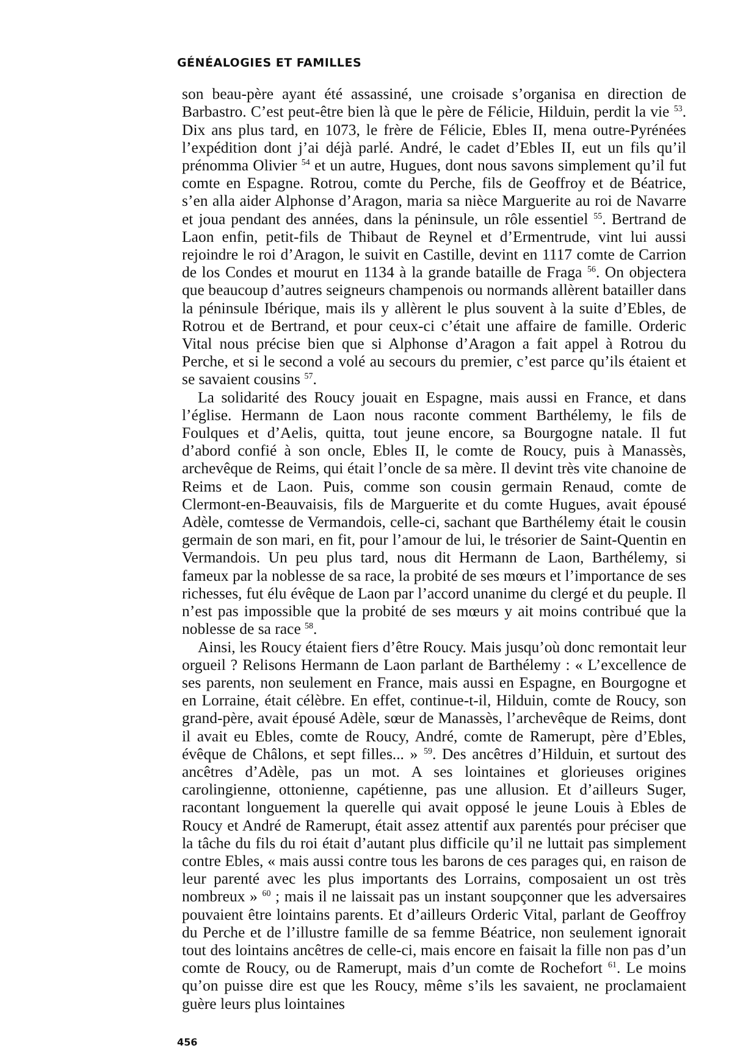GÉNÉALOGIES ET FAMILLES
son beau-père ayant été assassiné, une croisade s’organisa en direction de Barbastro. C’est peut-être bien là que le père de Félicie, Hilduin, perdit la vie <sup>53</sup>. Dix ans plus tard, en 1073, le frère de Félicie, Ebles II, mena outre-Pyrénées l’expédition dont j’ai déjà parlé. André, le cadet d’Ebles II, eut un fils qu’il prénomma Olivier <sup>54</sup> et un autre, Hugues, dont nous savons simplement qu’il fut comte en Espagne. Rotrou, comte du Perche, fils de Geoffroy et de Béatrice, s’en alla aider Alphonse d’Aragon, maria sa nièce Marguerite au roi de Navarre et joua pendant des années, dans la péninsule, un rôle essentiel <sup>55</sup>. Bertrand de Laon enfin, petit-fils de Thibaut de Reynel et d’Ermentrude, vint lui aussi rejoindre le roi d’Aragon, le suivit en Castille, devint en 1117 comte de Carrion de los Condes et mourut en 1134 à la grande bataille de Fraga <sup>56</sup>. On objectera que beaucoup d’autres seigneurs champenois ou normands allèrent batailler dans la péninsule Ibérique, mais ils y allèrent le plus souvent à la suite d’Ebles, de Rotrou et de Bertrand, et pour ceux-ci c’était une affaire de famille. Orderic Vital nous précise bien que si Alphonse d’Aragon a fait appel à Rotrou du Perche, et si le second a volé au secours du premier, c’est parce qu’ils étaient et se savaient cousins <sup>57</sup>.
La solidarité des Roucy jouait en Espagne, mais aussi en France, et dans l’église. Hermann de Laon nous raconte comment Barthélemy, le fils de Foulques et d’Aelis, quitta, tout jeune encore, sa Bourgogne natale. Il fut d’abord confié à son oncle, Ebles II, le comte de Roucy, puis à Manassès, archevêque de Reims, qui était l’oncle de sa mère. Il devint très vite chanoine de Reims et de Laon. Puis, comme son cousin germain Renaud, comte de Clermont-en-Beauvaisis, fils de Marguerite et du comte Hugues, avait épousé Adèle, comtesse de Vermandois, celle-ci, sachant que Barthélemy était le cousin germain de son mari, en fit, pour l’amour de lui, le trésorier de Saint-Quentin en Vermandois. Un peu plus tard, nous dit Hermann de Laon, Barthélemy, si fameux par la noblesse de sa race, la probité de ses mœurs et l’importance de ses richesses, fut élu évêque de Laon par l’accord unanime du clergé et du peuple. Il n’est pas impossible que la probité de ses mœurs y ait moins contribué que la noblesse de sa race <sup>58</sup>.
Ainsi, les Roucy étaient fiers d’être Roucy. Mais jusqu’où donc remontait leur orgueil ? Relisons Hermann de Laon parlant de Barthélemy : « L’excellence de ses parents, non seulement en France, mais aussi en Espagne, en Bourgogne et en Lorraine, était célèbre. En effet, continue-t-il, Hilduin, comte de Roucy, son grand-père, avait épousé Adèle, sœur de Manassès, l’archevêque de Reims, dont il avait eu Ebles, comte de Roucy, André, comte de Ramerupt, père d’Ebles, évêque de Châlons, et sept filles... » <sup>59</sup>. Des ancêtres d’Hilduin, et surtout des ancêtres d’Adèle, pas un mot. A ses lointaines et glorieuses origines carolingienne, ottonienne, capétienne, pas une allusion. Et d’ailleurs Suger, racontant longuement la querelle qui avait opposé le jeune Louis à Ebles de Roucy et André de Ramerupt, était assez attentif aux parentés pour préciser que la tâche du fils du roi était d’autant plus difficile qu’il ne luttait pas simplement contre Ebles, « mais aussi contre tous les barons de ces parages qui, en raison de leur parenté avec les plus importants des Lorrains, composaient un ost très nombreux » <sup>60</sup> ; mais il ne laissait pas un instant soupçonner que les adversaires pouvaient être lointains parents. Et d’ailleurs Orderic Vital, parlant de Geoffroy du Perche et de l’illustre famille de sa femme Béatrice, non seulement ignorait tout des lointains ancêtres de celle-ci, mais encore en faisait la fille non pas d’un comte de Roucy, ou de Ramerupt, mais d’un comte de Rochefort <sup>61</sup>. Le moins qu’on puisse dire est que les Roucy, même s’ils les savaient, ne proclamaient guère leurs plus lointaines
456